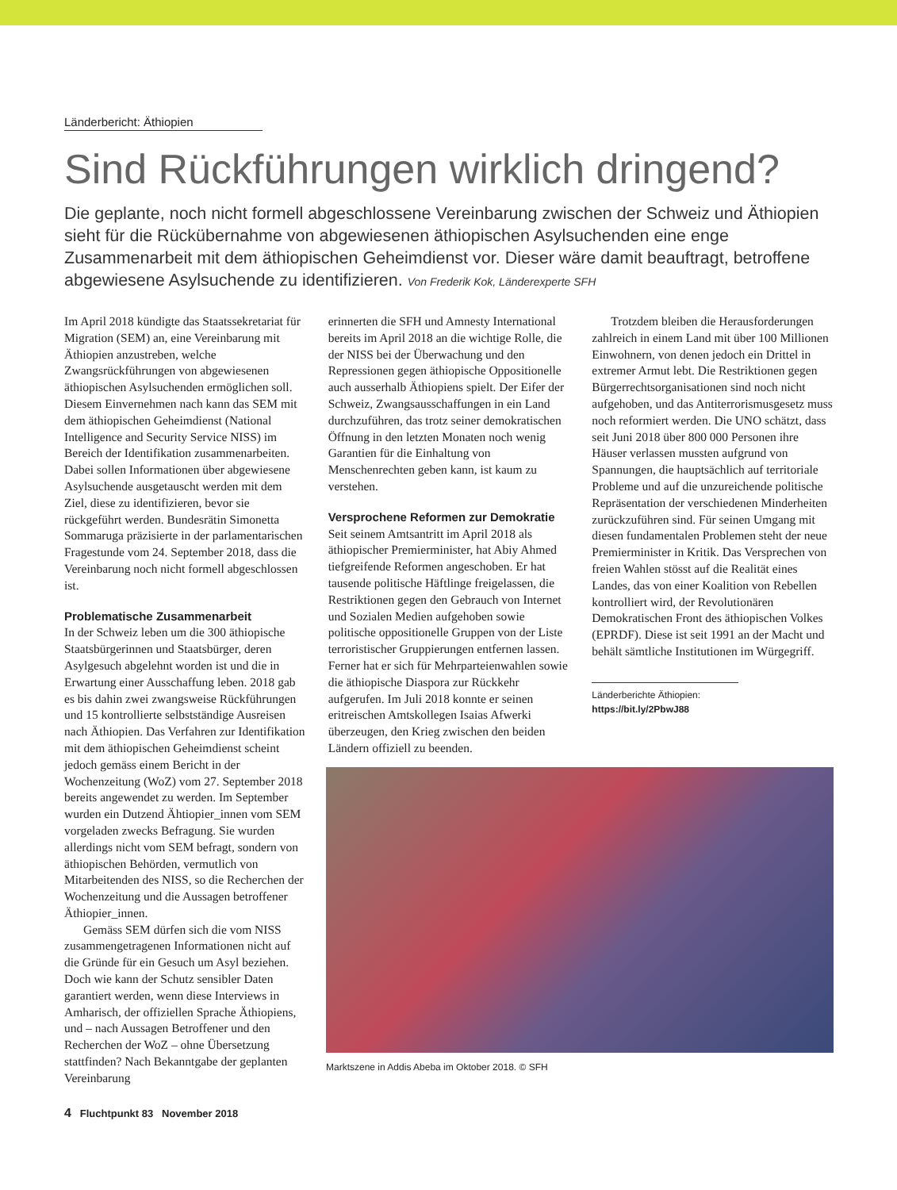Länderbericht: Äthiopien
Sind Rückführungen wirklich dringend?
Die geplante, noch nicht formell abgeschlossene Vereinbarung zwischen der Schweiz und Äthiopien sieht für die Rückübernahme von abgewiesenen äthiopischen Asylsuchenden eine enge Zusammenarbeit mit dem äthiopischen Geheimdienst vor. Dieser wäre damit beauftragt, betroffene abgewiesene Asylsuchende zu identifizieren. Von Frederik Kok, Länderexperte SFH
Im April 2018 kündigte das Staatssekretariat für Migration (SEM) an, eine Vereinbarung mit Äthiopien anzustreben, welche Zwangsrückführungen von abgewiesenen äthiopischen Asylsuchenden ermöglichen soll. Diesem Einvernehmen nach kann das SEM mit dem äthiopischen Geheimdienst (National Intelligence and Security Service NISS) im Bereich der Identifikation zusammenarbeiten. Dabei sollen Informationen über abgewiesene Asylsuchende ausgetauscht werden mit dem Ziel, diese zu identifizieren, bevor sie rückgeführt werden. Bundesrätin Simonetta Sommaruga präzisierte in der parlamentarischen Fragestunde vom 24. September 2018, dass die Vereinbarung noch nicht formell abgeschlossen ist.
Problematische Zusammenarbeit
In der Schweiz leben um die 300 äthiopische Staatsbürgerinnen und Staatsbürger, deren Asylgesuch abgelehnt worden ist und die in Erwartung einer Ausschaffung leben. 2018 gab es bis dahin zwei zwangsweise Rückführungen und 15 kontrollierte selbstständige Ausreisen nach Äthiopien. Das Verfahren zur Identifikation mit dem äthiopischen Geheimdienst scheint jedoch gemäss einem Bericht in der Wochenzeitung (WoZ) vom 27. September 2018 bereits angewendet zu werden. Im September wurden ein Dutzend Ähtiopier_innen vom SEM vorgeladen zwecks Befragung. Sie wurden allerdings nicht vom SEM befragt, sondern von äthiopischen Behörden, vermutlich von Mitarbeitenden des NISS, so die Recherchen der Wochenzeitung und die Aussagen betroffener Äthiopier_innen.
Gemäss SEM dürfen sich die vom NISS zusammengetragenen Informationen nicht auf die Gründe für ein Gesuch um Asyl beziehen. Doch wie kann der Schutz sensibler Daten garantiert werden, wenn diese Interviews in Amharisch, der offiziellen Sprache Äthiopiens, und – nach Aussagen Betroffener und den Recherchen der WoZ – ohne Übersetzung stattfinden? Nach Bekanntgabe der geplanten Vereinbarung
erinnerten die SFH und Amnesty International bereits im April 2018 an die wichtige Rolle, die der NISS bei der Überwachung und den Repressionen gegen äthiopische Oppositionelle auch ausserhalb Äthiopiens spielt. Der Eifer der Schweiz, Zwangsausschaffungen in ein Land durchzuführen, das trotz seiner demokratischen Öffnung in den letzten Monaten noch wenig Garantien für die Einhaltung von Menschenrechten geben kann, ist kaum zu verstehen.
Versprochene Reformen zur Demokratie
Seit seinem Amtsantritt im April 2018 als äthiopischer Premierminister, hat Abiy Ahmed tiefgreifende Reformen angeschoben. Er hat tausende politische Häftlinge freigelassen, die Restriktionen gegen den Gebrauch von Internet und Sozialen Medien aufgehoben sowie politische oppositionelle Gruppen von der Liste terroristischer Gruppierungen entfernen lassen. Ferner hat er sich für Mehrparteienwahlen sowie die äthiopische Diaspora zur Rückkehr aufgerufen. Im Juli 2018 konnte er seinen eritreischen Amtskollegen Isaias Afwerki überzeugen, den Krieg zwischen den beiden Ländern offiziell zu beenden.
Trotzdem bleiben die Herausforderungen zahlreich in einem Land mit über 100 Millionen Einwohnern, von denen jedoch ein Drittel in extremer Armut lebt. Die Restriktionen gegen Bürgerrechtsorganisationen sind noch nicht aufgehoben, und das Antiterrorismusgesetz muss noch reformiert werden. Die UNO schätzt, dass seit Juni 2018 über 800 000 Personen ihre Häuser verlassen mussten aufgrund von Spannungen, die hauptsächlich auf territoriale Probleme und auf die unzureichende politische Repräsentation der verschiedenen Minderheiten zurückzuführen sind. Für seinen Umgang mit diesen fundamentalen Problemen steht der neue Premierminister in Kritik. Das Versprechen von freien Wahlen stösst auf die Realität eines Landes, das von einer Koalition von Rebellen kontrolliert wird, der Revolutionären Demokratischen Front des äthiopischen Volkes (EPRDF). Diese ist seit 1991 an der Macht und behält sämtliche Institutionen im Würgegriff.
Länderberichte Äthiopien:
https://bit.ly/2PbwJ88
Marktszene in Addis Abeba im Oktober 2018. © SFH
4 Fluchtpunkt 83 November 2018